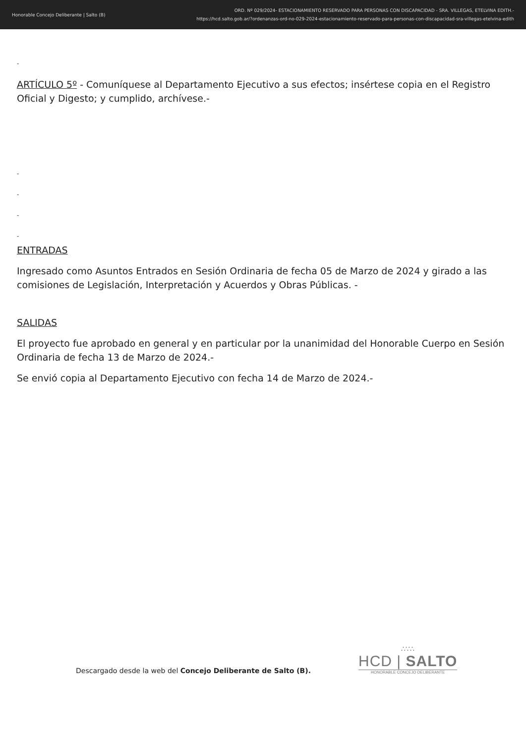Honorable Concejo Deliberante | Salto (B)
ORD. Nº 029/2024- ESTACIONAMIENTO RESERVADO PARA PERSONAS CON DISCAPACIDAD - SRA. VILLEGAS, ETELVINA EDITH.-
https://hcd.salto.gob.ar/?ordenanzas-ord-no-029-2024-estacionamiento-reservado-para-personas-con-discapacidad-sra-villegas-etelvina-edith
-
ARTÍCULO 5º - Comuníquese al Departamento Ejecutivo a sus efectos; insértese copia en el Registro Oficial y Digesto; y cumplido, archívese.-
-
-
-
-
ENTRADAS
Ingresado como Asuntos Entrados en Sesión Ordinaria de fecha 05 de Marzo de 2024 y girado a las comisiones de Legislación, Interpretación y Acuerdos y Obras Públicas. -
SALIDAS
El proyecto fue aprobado en general y en particular por la unanimidad del Honorable Cuerpo en Sesión Ordinaria de fecha 13 de Marzo de 2024.-
Se envió copia al Departamento Ejecutivo con fecha 14 de Marzo de 2024.-
Descargado desde la web del Concejo Deliberante de Salto (B).
∴∵∴
HCD | SALTO
HONORABLE CONCEJO DELIBERANTE